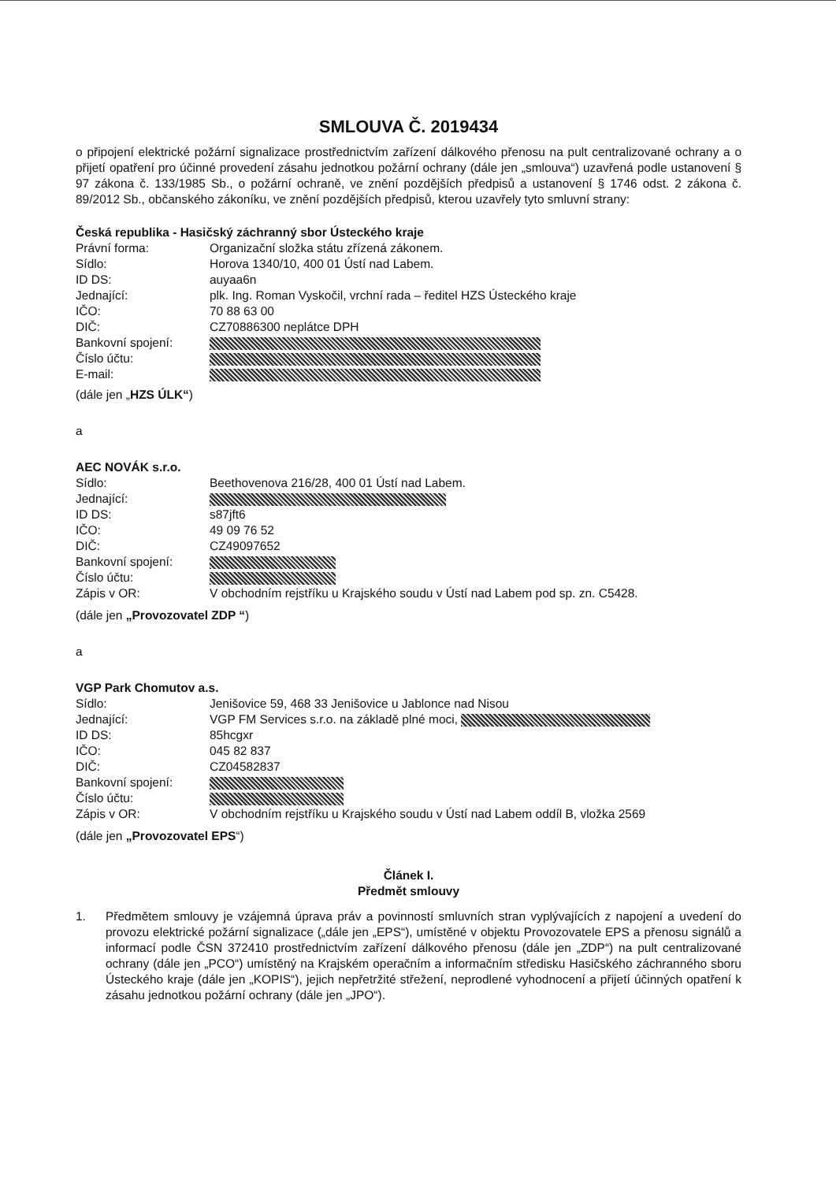SMLOUVA Č. 2019434
o připojení elektrické požární signalizace prostřednictvím zařízení dálkového přenosu na pult centralizované ochrany a o přijetí opatření pro účinné provedení zásahu jednotkou požární ochrany (dále jen „smlouva“) uzavřená podle ustanovení § 97 zákona č. 133/1985 Sb., o požární ochraně, ve znění pozdějších předpisů a ustanovení § 1746 odst. 2 zákona č. 89/2012 Sb., občanského zákoníku, ve znění pozdějších předpisů, kterou uzavřely tyto smluvní strany:
Česká republika - Hasičský záchranný sbor Ústeckého kraje
Právní forma: Organizační složka státu zřízená zákonem.
Sídlo: Horova 1340/10, 400 01 Ústí nad Labem.
ID DS: auyaa6n
Jednající: plk. Ing. Roman Vyskočil, vrchní rada – ředitel HZS Ústeckého kraje
IČO: 70 88 63 00
DIČ: CZ70886300 neplátce DPH
Bankovní spojení:
Číslo účtu:
E-mail:
(dále jen „HZS ÚLK“)
a
AEC NOVÁK s.r.o.
Sídlo: Beethovenova 216/28, 400 01 Ústí nad Labem.
Jednající:
ID DS: s87jft6
IČO: 49 09 76 52
DIČ: CZ49097652
Bankovní spojení:
Číslo účtu:
Zápis v OR: V obchodním rejstříku u Krajského soudu v Ústí nad Labem pod sp. zn. C5428.
(dále jen „Provozovatel ZDP “)
a
VGP Park Chomutov a.s.
Sídlo: Jenišovice 59, 468 33 Jenišovice u Jablonce nad Nisou
Jednající: VGP FM Services s.r.o. na základě plné moci,
ID DS: 85hcgxr
IČO: 045 82 837
DIČ: CZ04582837
Bankovní spojení:
Číslo účtu:
Zápis v OR: V obchodním rejstříku u Krajského soudu v Ústí nad Labem oddíl B, vložka 2569
(dále jen „Provozovatel EPS“)
Článek I.
Předmět smlouvy
1. Předmětem smlouvy je vzájemná úprava práv a povinností smluvních stran vyplývajících z napojení a uvedení do provozu elektrické požární signalizace („dále jen „EPS“), umístěné v objektu Provozovatele EPS a přenosu signálů a informací podle ČSN 372410 prostřednictvím zařízení dálkového přenosu (dále jen „ZDP“) na pult centralizované ochrany (dále jen „PCO“) umístěný na Krajském operačním a informačním středisku Hasičského záchranného sboru Ústeckého kraje (dále jen „KOPIS“), jejich nepřetržité střežení, neprodlené vyhodnocení a přijetí účinných opatření k zásahu jednotkou požární ochrany (dále jen „JPO“).